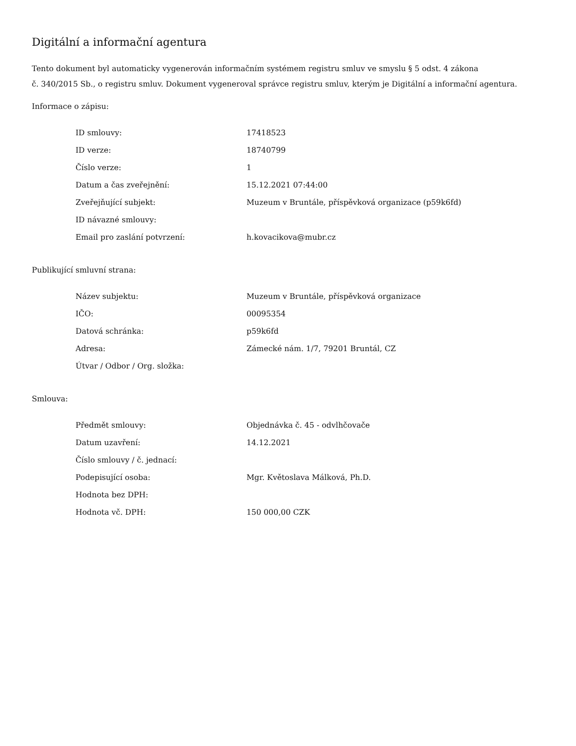Digitální a informační agentura
Tento dokument byl automaticky vygenerován informačním systémem registru smluv ve smyslu § 5 odst. 4 zákona
č. 340/2015 Sb., o registru smluv. Dokument vygeneroval správce registru smluv, kterým je Digitální a informační agentura.
Informace o zápisu:
| ID smlouvy: | 17418523 |
| ID verze: | 18740799 |
| Číslo verze: | 1 |
| Datum a čas zveřejnění: | 15.12.2021 07:44:00 |
| Zveřejňující subjekt: | Muzeum v Bruntále, příspěvková organizace (p59k6fd) |
| ID návazné smlouvy: | |
| Email pro zaslání potvrzení: | h.kovacikova@mubr.cz |
Publikující smluvní strana:
| Název subjektu: | Muzeum v Bruntále, příspěvková organizace |
| IČO: | 00095354 |
| Datová schránka: | p59k6fd |
| Adresa: | Zámecké nám. 1/7, 79201 Bruntál, CZ |
| Útvar / Odbor / Org. složka: | |
Smlouva:
| Předmět smlouvy: | Objednávka č. 45 - odvlhčovače |
| Datum uzavření: | 14.12.2021 |
| Číslo smlouvy / č. jednací: | |
| Podepisující osoba: | Mgr. Květoslava Málková, Ph.D. |
| Hodnota bez DPH: | |
| Hodnota vč. DPH: | 150 000,00 CZK |